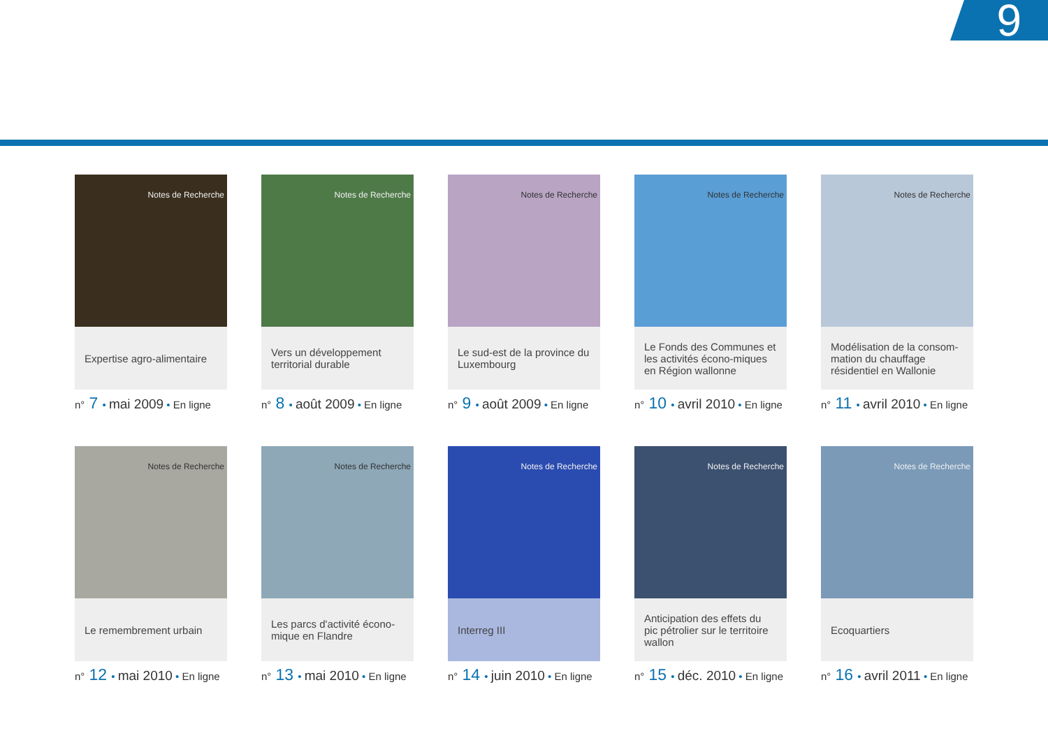9
Notes de Recherche
Expertise agro-alimentaire
n° 7 • mai 2009 • En ligne
Notes de Recherche
Vers un développement territorial durable
n° 8 • août 2009 • En ligne
Notes de Recherche
Le sud-est de la province du Luxembourg
n° 9 • août 2009 • En ligne
Notes de Recherche
Le Fonds des Communes et les activités écono-miques en Région wallonne
n° 10 • avril 2010 • En ligne
Notes de Recherche
Modélisation de la consom-mation du chauffage résidentiel en Wallonie
n° 11 • avril 2010 • En ligne
Notes de Recherche
Le remembrement urbain
n° 12 • mai 2010 • En ligne
Notes de Recherche
Les parcs d'activité écono-mique en Flandre
n° 13 • mai 2010 • En ligne
Notes de Recherche
Interreg III
n° 14 • juin 2010 • En ligne
Notes de Recherche
Anticipation des effets du pic pétrolier sur le territoire wallon
n° 15 • déc. 2010 • En ligne
Notes de Recherche
Ecoquartiers
n° 16 • avril 2011 • En ligne